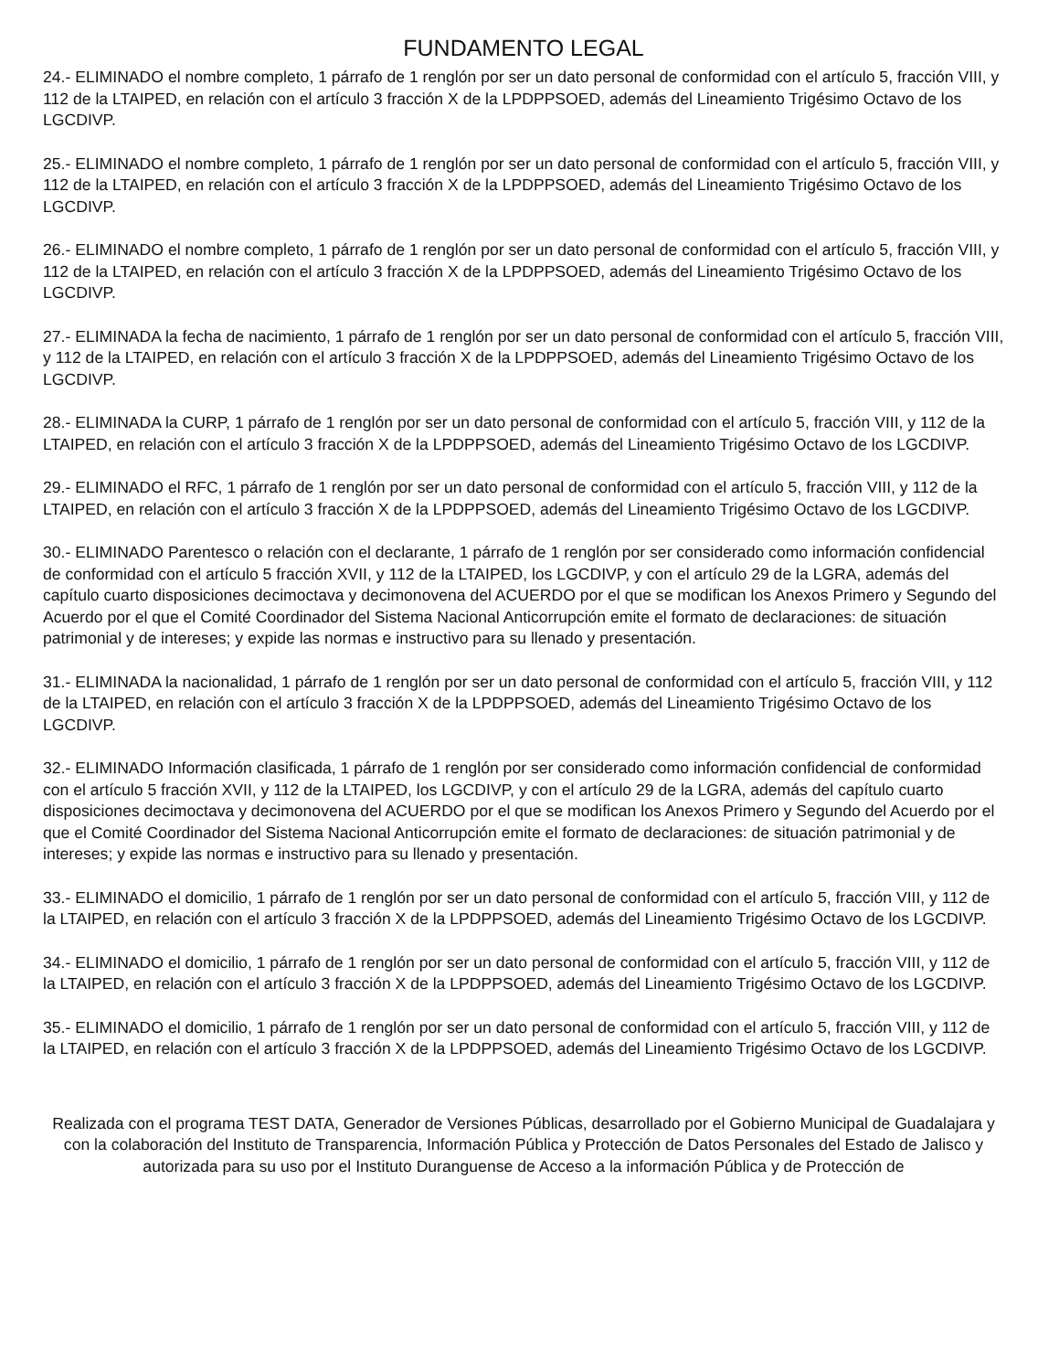FUNDAMENTO LEGAL
24.- ELIMINADO el nombre completo, 1 párrafo de 1 renglón por ser un dato personal de conformidad con el artículo 5, fracción VIII, y 112 de la LTAIPED, en relación con el artículo 3 fracción X de la LPDPPSOED, además del Lineamiento Trigésimo Octavo de los LGCDIVP.
25.- ELIMINADO el nombre completo, 1 párrafo de 1 renglón por ser un dato personal de conformidad con el artículo 5, fracción VIII, y 112 de la LTAIPED, en relación con el artículo 3 fracción X de la LPDPPSOED, además del Lineamiento Trigésimo Octavo de los LGCDIVP.
26.- ELIMINADO el nombre completo, 1 párrafo de 1 renglón por ser un dato personal de conformidad con el artículo 5, fracción VIII, y 112 de la LTAIPED, en relación con el artículo 3 fracción X de la LPDPPSOED, además del Lineamiento Trigésimo Octavo de los LGCDIVP.
27.- ELIMINADA la fecha de nacimiento, 1 párrafo de 1 renglón por ser un dato personal de conformidad con el artículo 5, fracción VIII, y 112 de la LTAIPED, en relación con el artículo 3 fracción X de la LPDPPSOED, además del Lineamiento Trigésimo Octavo de los LGCDIVP.
28.- ELIMINADA la CURP, 1 párrafo de 1 renglón por ser un dato personal de conformidad con el artículo 5, fracción VIII, y 112 de la LTAIPED, en relación con el artículo 3 fracción X de la LPDPPSOED, además del Lineamiento Trigésimo Octavo de los LGCDIVP.
29.- ELIMINADO el RFC, 1 párrafo de 1 renglón por ser un dato personal de conformidad con el artículo 5, fracción VIII, y 112 de la LTAIPED, en relación con el artículo 3 fracción X de la LPDPPSOED, además del Lineamiento Trigésimo Octavo de los LGCDIVP.
30.- ELIMINADO Parentesco o relación con el declarante, 1 párrafo de 1 renglón por ser considerado como información confidencial de conformidad con el artículo 5 fracción XVII, y 112 de la LTAIPED, los LGCDIVP, y con el artículo 29 de la LGRA, además del capítulo cuarto disposiciones decimoctava y decimonovena del ACUERDO por el que se modifican los Anexos Primero y Segundo del Acuerdo por el que el Comité Coordinador del Sistema Nacional Anticorrupción emite el formato de declaraciones: de situación patrimonial y de intereses; y expide las normas e instructivo para su llenado y presentación.
31.- ELIMINADA la nacionalidad, 1 párrafo de 1 renglón por ser un dato personal de conformidad con el artículo 5, fracción VIII, y 112 de la LTAIPED, en relación con el artículo 3 fracción X de la LPDPPSOED, además del Lineamiento Trigésimo Octavo de los LGCDIVP.
32.- ELIMINADO Información clasificada, 1 párrafo de 1 renglón por ser considerado como información confidencial de conformidad con el artículo 5 fracción XVII, y 112 de la LTAIPED, los LGCDIVP, y con el artículo 29 de la LGRA, además del capítulo cuarto disposiciones decimoctava y decimonovena del ACUERDO por el que se modifican los Anexos Primero y Segundo del Acuerdo por el que el Comité Coordinador del Sistema Nacional Anticorrupción emite el formato de declaraciones: de situación patrimonial y de intereses; y expide las normas e instructivo para su llenado y presentación.
33.- ELIMINADO el domicilio, 1 párrafo de 1 renglón por ser un dato personal de conformidad con el artículo 5, fracción VIII, y 112 de la LTAIPED, en relación con el artículo 3 fracción X de la LPDPPSOED, además del Lineamiento Trigésimo Octavo de los LGCDIVP.
34.- ELIMINADO el domicilio, 1 párrafo de 1 renglón por ser un dato personal de conformidad con el artículo 5, fracción VIII, y 112 de la LTAIPED, en relación con el artículo 3 fracción X de la LPDPPSOED, además del Lineamiento Trigésimo Octavo de los LGCDIVP.
35.- ELIMINADO el domicilio, 1 párrafo de 1 renglón por ser un dato personal de conformidad con el artículo 5, fracción VIII, y 112 de la LTAIPED, en relación con el artículo 3 fracción X de la LPDPPSOED, además del Lineamiento Trigésimo Octavo de los LGCDIVP.
Realizada con el programa TEST DATA, Generador de Versiones Públicas, desarrollado por el Gobierno Municipal de Guadalajara y con la colaboración del Instituto de Transparencia, Información Pública y Protección de Datos Personales del Estado de Jalisco y autorizada para su uso por el Instituto Duranguense de Acceso a la información Pública y de Protección de